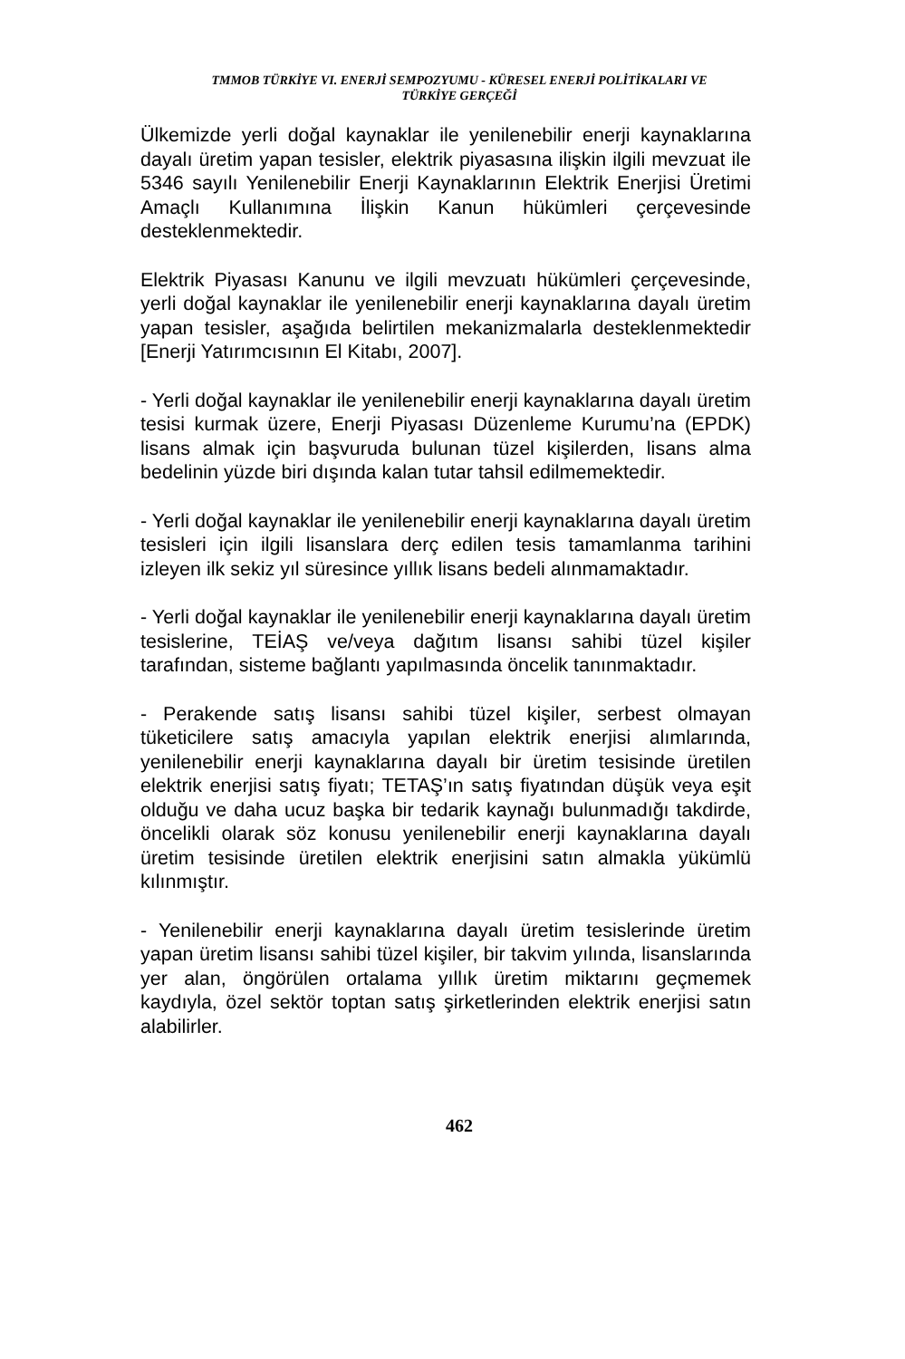TMMOB TÜRKİYE VI. ENERJİ SEMPOZYUMU - KÜRESEL ENERJİ POLİTİKALARI VE
TÜRKİYE GERÇEĞİ
Ülkemizde yerli doğal kaynaklar ile yenilenebilir enerji kaynaklarına dayalı üretim yapan tesisler, elektrik piyasasına ilişkin ilgili mevzuat ile 5346 sayılı Yenilenebilir Enerji Kaynaklarının Elektrik Enerjisi Üretimi Amaçlı Kullanımına İlişkin Kanun hükümleri çerçevesinde desteklenmektedir.
Elektrik Piyasası Kanunu ve ilgili mevzuatı hükümleri çerçevesinde, yerli doğal kaynaklar ile yenilenebilir enerji kaynaklarına dayalı üretim yapan tesisler, aşağıda belirtilen mekanizmalarla desteklenmektedir [Enerji Yatırımcısının El Kitabı, 2007].
- Yerli doğal kaynaklar ile yenilenebilir enerji kaynaklarına dayalı üretim tesisi kurmak üzere, Enerji Piyasası Düzenleme Kurumu’na (EPDK) lisans almak için başvuruda bulunan tüzel kişilerden, lisans alma bedelinin yüzde biri dışında kalan tutar tahsil edilmemektedir.
- Yerli doğal kaynaklar ile yenilenebilir enerji kaynaklarına dayalı üretim tesisleri için ilgili lisanslara derç edilen tesis tamamlanma tarihini izleyen ilk sekiz yıl süresince yıllık lisans bedeli alınmamaktadır.
- Yerli doğal kaynaklar ile yenilenebilir enerji kaynaklarına dayalı üretim tesislerine, TEİAŞ ve/veya dağıtım lisansı sahibi tüzel kişiler tarafından, sisteme bağlantı yapılmasında öncelik tanınmaktadır.
- Perakende satış lisansı sahibi tüzel kişiler, serbest olmayan tüketicilere satış amacıyla yapılan elektrik enerjisi alımlarında, yenilenebilir enerji kaynaklarına dayalı bir üretim tesisinde üretilen elektrik enerjisi satış fiyatı; TETAŞ’ın satış fiyatından düşük veya eşit olduğu ve daha ucuz başka bir tedarik kaynağı bulunmadığı takdirde, öncelikli olarak söz konusu yenilenebilir enerji kaynaklarına dayalı üretim tesisinde üretilen elektrik enerjisini satın almakla yükümlü kılınmıştır.
- Yenilenebilir enerji kaynaklarına dayalı üretim tesislerinde üretim yapan üretim lisansı sahibi tüzel kişiler, bir takvim yılında, lisanslarında yer alan, öngörülen ortalama yıllık üretim miktarını geçmemek kaydıyla, özel sektör toptan satış şirketlerinden elektrik enerjisi satın alabilirler.
462